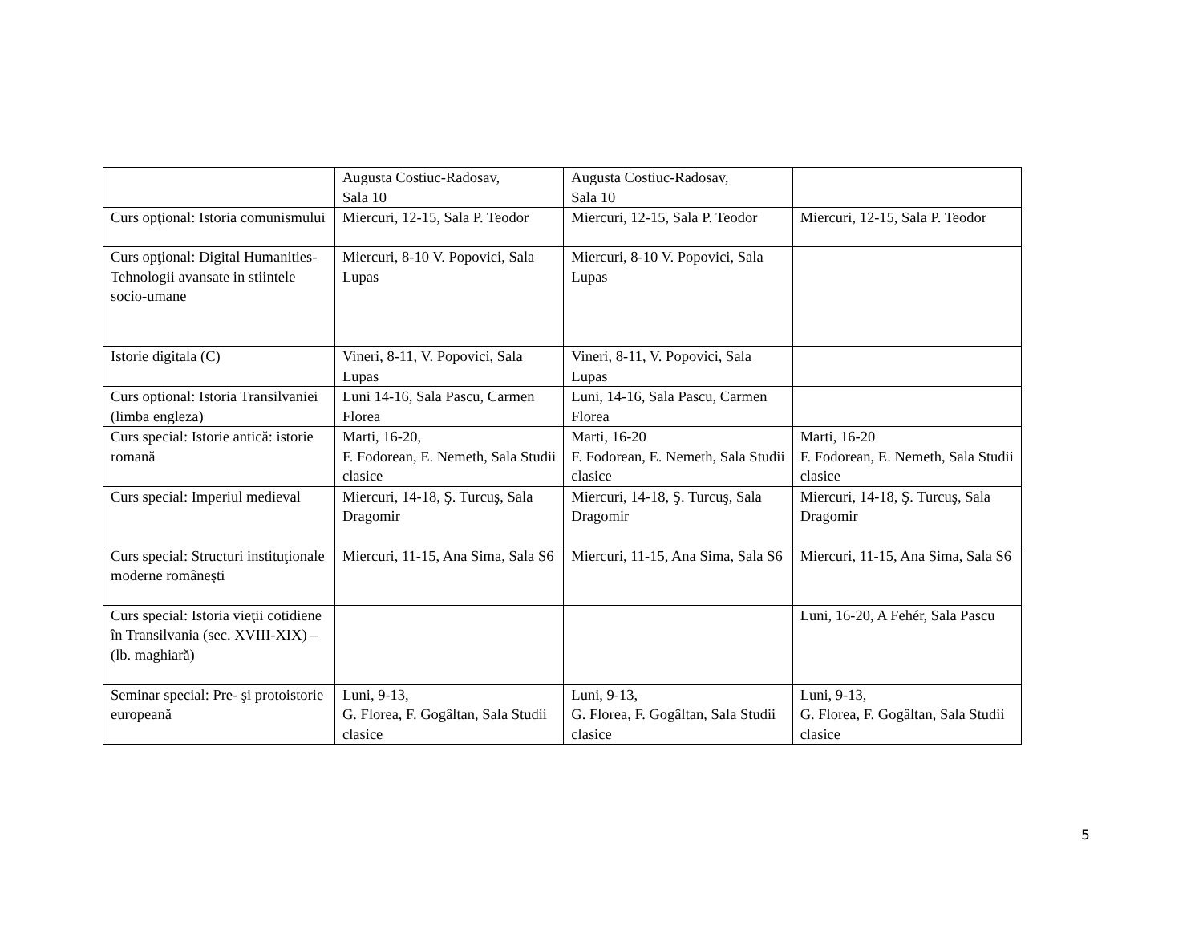| | Augusta Costiuc-Radosav, Sala 10 | Augusta Costiuc-Radosav, Sala 10 | |
| Curs opţional: Istoria comunismului | Miercuri, 12-15, Sala P. Teodor | Miercuri, 12-15, Sala P. Teodor | Miercuri, 12-15, Sala P. Teodor |
| Curs opţional: Digital Humanities- Tehnologii avansate in stiintele socio-umane | Miercuri, 8-10 V. Popovici, Sala Lupas | Miercuri, 8-10 V. Popovici, Sala Lupas | |
| Istorie digitala (C) | Vineri, 8-11, V. Popovici, Sala Lupas | Vineri, 8-11, V. Popovici, Sala Lupas | |
| Curs optional: Istoria Transilvaniei (limba engleza) | Luni 14-16, Sala Pascu, Carmen Florea | Luni, 14-16, Sala Pascu, Carmen Florea | |
| Curs special: Istorie antică: istorie romană | Marti, 16-20, F. Fodorean, E. Nemeth, Sala Studii clasice | Marti, 16-20 F. Fodorean, E. Nemeth, Sala Studii clasice | Marti, 16-20 F. Fodorean, E. Nemeth, Sala Studii clasice |
| Curs special: Imperiul medieval | Miercuri, 14-18, Ş. Turcuş, Sala Dragomir | Miercuri, 14-18, Ş. Turcuş, Sala Dragomir | Miercuri, 14-18, Ş. Turcuş, Sala Dragomir |
| Curs special: Structuri instituţionale moderne româneşti | Miercuri, 11-15, Ana Sima, Sala S6 | Miercuri, 11-15, Ana Sima, Sala S6 | Miercuri, 11-15, Ana Sima, Sala S6 |
| Curs special: Istoria vieţii cotidiene în Transilvania (sec. XVIII-XIX) – (lb. maghiară) | | | Luni, 16-20, A Fehér, Sala Pascu |
| Seminar special: Pre- şi protoistorie europeană | Luni, 9-13, G. Florea, F. Gogâltan, Sala Studii clasice | Luni, 9-13, G. Florea, F. Gogâltan, Sala Studii clasice | Luni, 9-13, G. Florea, F. Gogâltan, Sala Studii clasice |
5